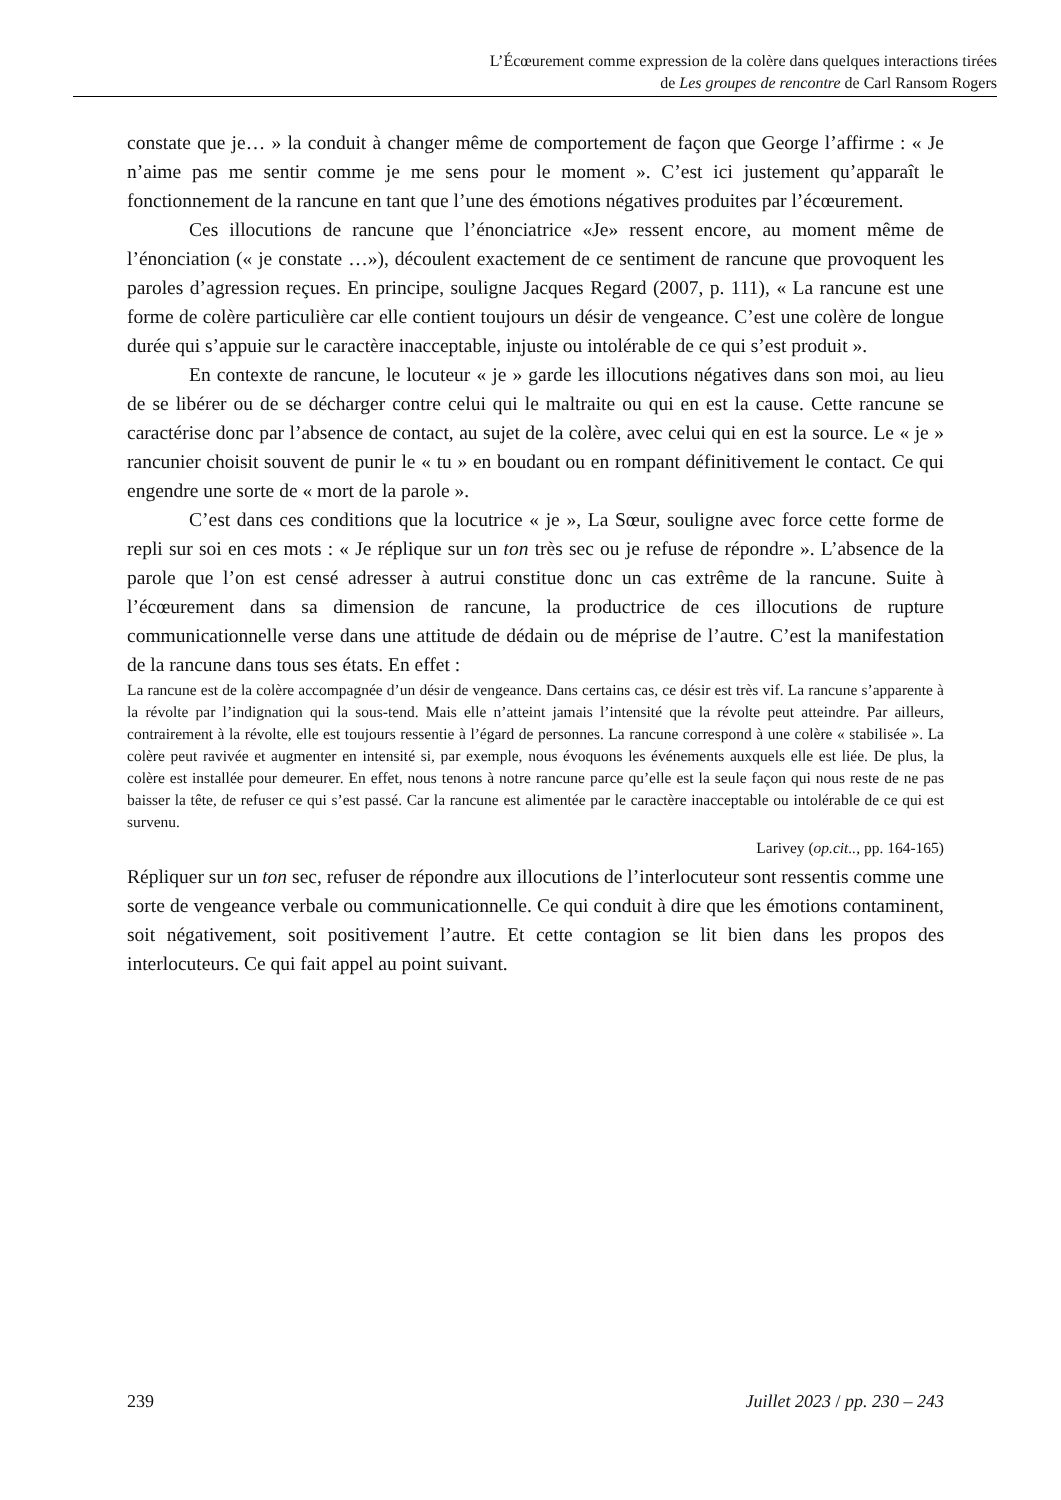L’Écœurement comme expression de la colère dans quelques interactions tirées
de Les groupes de rencontre de Carl Ransom Rogers
constate que je… » la conduit à changer même de comportement de façon que George l’affirme : « Je n’aime pas me sentir comme je me sens pour le moment ». C’est ici justement qu’apparaît le fonctionnement de la rancune en tant que l’une des émotions négatives produites par l’écœurement.
Ces illocutions de rancune que l’énonciatrice «Je» ressent encore, au moment même de l’énonciation (« je constate …»), découlent exactement de ce sentiment de rancune que provoquent les paroles d’agression reçues. En principe, souligne Jacques Regard (2007, p. 111), « La rancune est une forme de colère particulière car elle contient toujours un désir de vengeance. C’est une colère de longue durée qui s’appuie sur le caractère inacceptable, injuste ou intolérable de ce qui s’est produit ».
En contexte de rancune, le locuteur « je » garde les illocutions négatives dans son moi, au lieu de se libérer ou de se décharger contre celui qui le maltraite ou qui en est la cause. Cette rancune se caractérise donc par l’absence de contact, au sujet de la colère, avec celui qui en est la source. Le « je » rancunier choisit souvent de punir le « tu » en boudant ou en rompant définitivement le contact. Ce qui engendre une sorte de « mort de la parole ».
C’est dans ces conditions que la locutrice « je », La Sœur, souligne avec force cette forme de repli sur soi en ces mots : « Je réplique sur un ton très sec ou je refuse de répondre ». L’absence de la parole que l’on est censé adresser à autrui constitue donc un cas extrême de la rancune. Suite à l’écœurement dans sa dimension de rancune, la productrice de ces illocutions de rupture communicationnelle verse dans une attitude de dédain ou de méprise de l’autre. C’est la manifestation de la rancune dans tous ses états. En effet :
La rancune est de la colère accompagnée d’un désir de vengeance. Dans certains cas, ce désir est très vif. La rancune s’apparente à la révolte par l’indignation qui la sous-tend. Mais elle n’atteint jamais l’intensité que la révolte peut atteindre. Par ailleurs, contrairement à la révolte, elle est toujours ressentie à l’égard de personnes. La rancune correspond à une colère « stabilisée ». La colère peut ravivée et augmenter en intensité si, par exemple, nous évoquons les événements auxquels elle est liée. De plus, la colère est installée pour demeurer. En effet, nous tenons à notre rancune parce qu’elle est la seule façon qui nous reste de ne pas baisser la tête, de refuser ce qui s’est passé. Car la rancune est alimentée par le caractère inacceptable ou intolérable de ce qui est survenu.
Larivey (op.cit.., pp. 164-165)
Répliquer sur un ton sec, refuser de répondre aux illocutions de l’interlocuteur sont ressentis comme une sorte de vengeance verbale ou communicationnelle. Ce qui conduit à dire que les émotions contaminent, soit négativement, soit positivement l’autre. Et cette contagion se lit bien dans les propos des interlocuteurs. Ce qui fait appel au point suivant.
239 Juillet 2023 / pp. 230 – 243